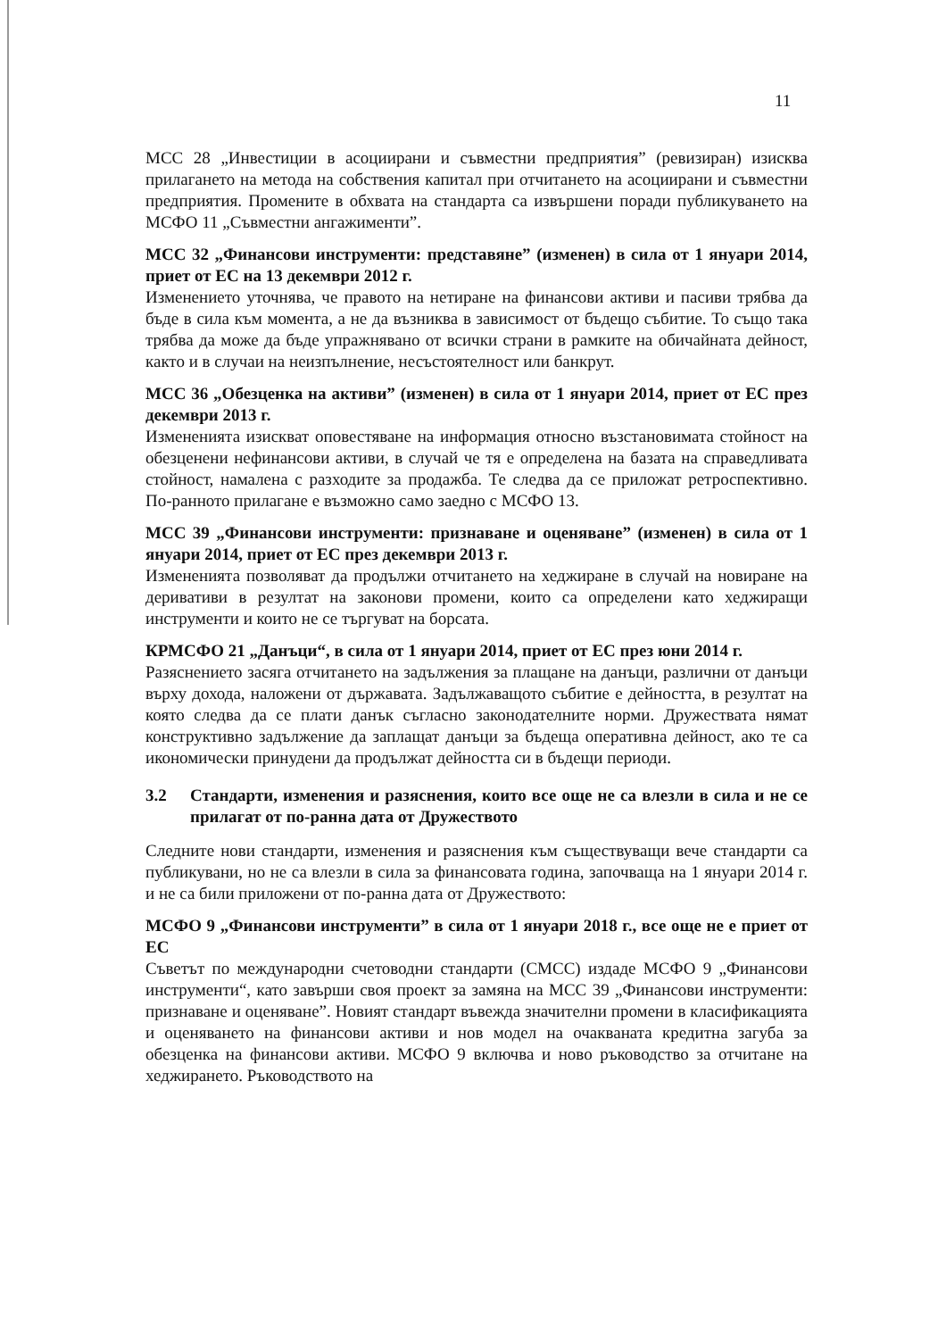11
МСС 28 „Инвестиции в асоциирани и съвместни предприятия” (ревизиран) изисква прилагането на метода на собствения капитал при отчитането на асоциирани и съвместни предприятия. Промените в обхвата на стандарта са извършени поради публикуването на МСФО 11 „Съвместни ангажименти”.
МСС 32 „Финансови инструменти: представяне” (изменен) в сила от 1 януари 2014, приет от ЕС на 13 декември 2012 г.
Изменението уточнява, че правото на нетиране на финансови активи и пасиви трябва да бъде в сила към момента, а не да възниква в зависимост от бъдещо събитие. То също така трябва да може да бъде упражнявано от всички страни в рамките на обичайната дейност, както и в случаи на неизпълнение, несъстоятелност или банкрут.
МСС 36 „Обезценка на активи” (изменен) в сила от 1 януари 2014, приет от ЕС през декември 2013 г.
Измененията изискват оповестяване на информация относно възстановимата стойност на обезценени нефинансови активи, в случай че тя е определена на базата на справедливата стойност, намалена с разходите за продажба. Те следва да се приложат ретроспективно. По-ранното прилагане е възможно само заедно с МСФО 13.
МСС 39 „Финансови инструменти: признаване и оценяване” (изменен) в сила от 1 януари 2014, приет от ЕС през декември 2013 г.
Измененията позволяват да продължи отчитането на хеджиране в случай на новиране на деривативи в резултат на законови промени, които са определени като хеджиращи инструменти и които не се търгуват на борсата.
КРМСФО 21 „Данъци“, в сила от 1 януари 2014, приет от ЕС през юни 2014 г.
Разяснението засяга отчитането на задължения за плащане на данъци, различни от данъци върху дохода, наложени от държавата. Задължаващото събитие е дейността, в резултат на която следва да се плати данък съгласно законодателните норми. Дружествата нямат конструктивно задължение да заплащат данъци за бъдеща оперативна дейност, ако те са икономически принудени да продължат дейността си в бъдещи периоди.
3.2 Стандарти, изменения и разяснения, които все още не са влезли в сила и не се прилагат от по-ранна дата от Дружеството
Следните нови стандарти, изменения и разяснения към съществуващи вече стандарти са публикувани, но не са влезли в сила за финансовата година, започваща на 1 януари 2014 г. и не са били приложени от по-ранна дата от Дружеството:
МСФО 9 „Финансови инструменти” в сила от 1 януари 2018 г., все още не е приет от ЕС
Съветът по международни счетоводни стандарти (СМСС) издаде МСФО 9 „Финансови инструменти“, като завърши своя проект за замяна на МСС 39 „Финансови инструменти: признаване и оценяване”. Новият стандарт въвежда значителни промени в класификацията и оценяването на финансови активи и нов модел на очакваната кредитна загуба за обезценка на финансови активи. МСФО 9 включва и ново ръководство за отчитане на хеджирането. Ръководството на